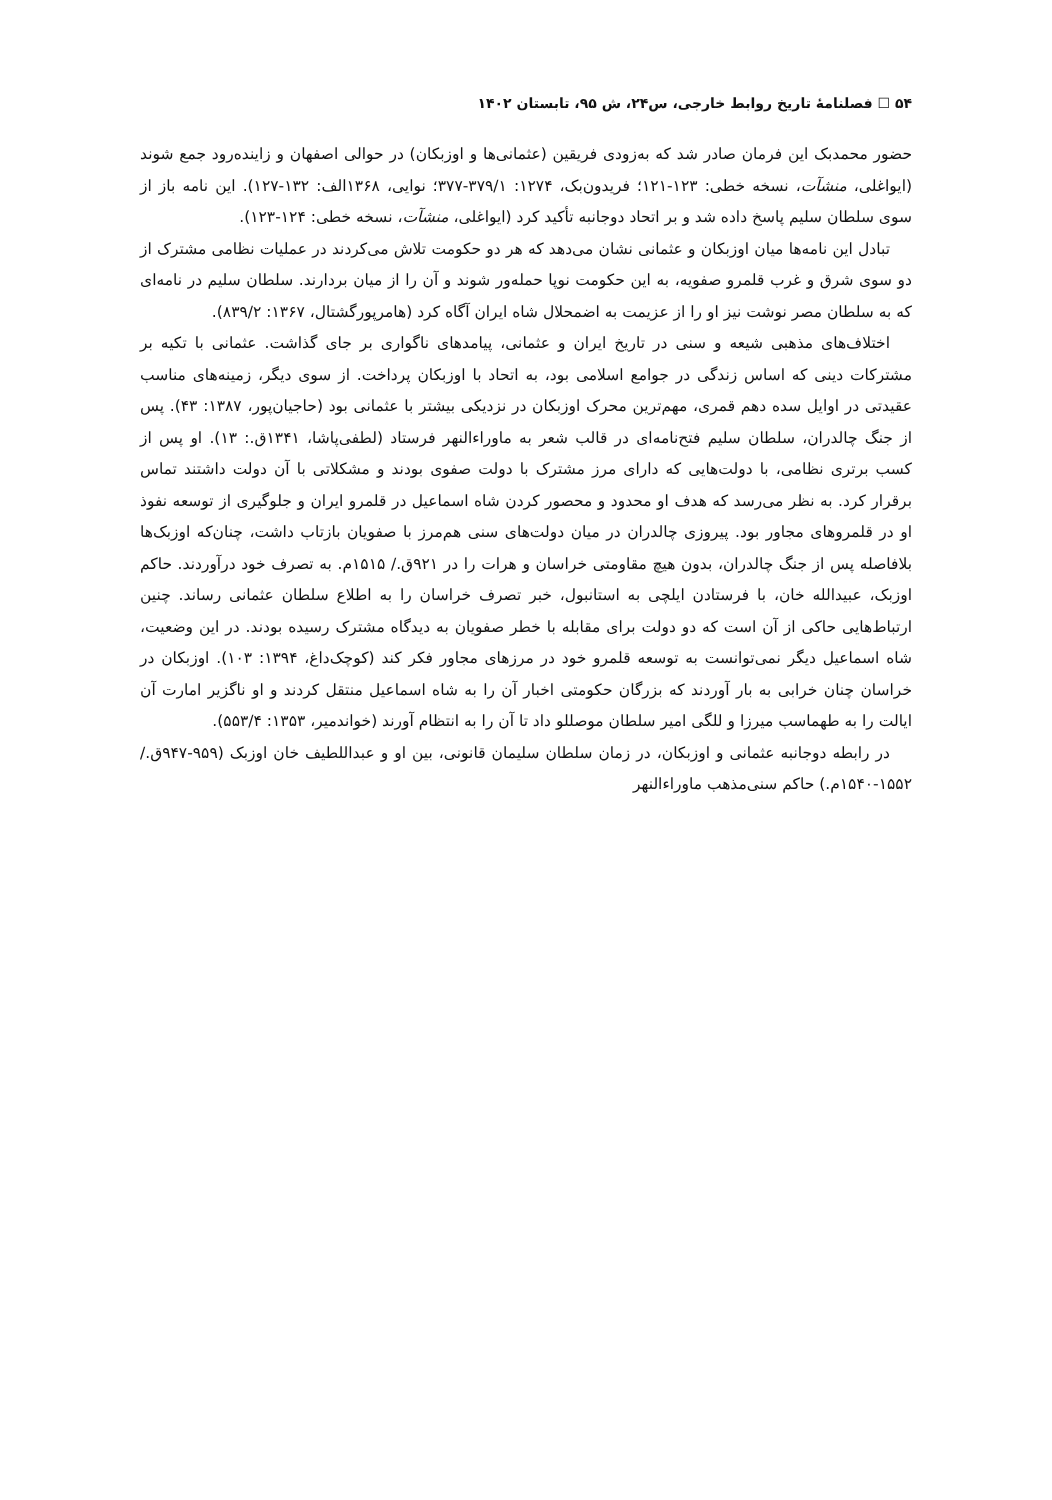۵۴ ☐ فصلنامهٔ تاریخ روابط خارجی، س۲۴، ش ۹۵، تابستان ۱۴۰۲
حضور محمدبک این فرمان صادر شد که به‌زودی فریقین (عثمانی‌ها و اوزبکان) در حوالی اصفهان و زاینده‌رود جمع شوند (ایواغلی، منشآت، نسخه خطی: ۱۲۳-۱۲۱؛ فریدون‌بک، ۱۲۷۴: ۳۷۹/۱-۳۷۷؛ نوایی، ۱۳۶۸الف: ۱۳۲-۱۲۷). این نامه باز از سوی سلطان سلیم پاسخ داده شد و بر اتحاد دوجانبه تأکید کرد (ایواغلی، منشآت، نسخه خطی: ۱۲۴-۱۲۳).
تبادل این نامه‌ها میان اوزبکان و عثمانی نشان می‌دهد که هر دو حکومت تلاش می‌کردند در عملیات نظامی مشترک از دو سوی شرق و غرب قلمرو صفویه، به این حکومت نوپا حمله‌ور شوند و آن را از میان بردارند. سلطان سلیم در نامه‌ای که به سلطان مصر نوشت نیز او را از عزیمت به اضمحلال شاه ایران آگاه کرد (هامرپورگشتال، ۱۳۶۷: ۸۳۹/۲).
اختلاف‌های مذهبی شیعه و سنی در تاریخ ایران و عثمانی، پیامدهای ناگواری بر جای گذاشت. عثمانی با تکیه بر مشترکات دینی که اساس زندگی در جوامع اسلامی بود، به اتحاد با اوزبکان پرداخت. از سوی دیگر، زمینه‌های مناسب عقیدتی در اوایل سده دهم قمری، مهم‌ترین محرک اوزبکان در نزدیکی بیشتر با عثمانی بود (حاجیان‌پور، ۱۳۸۷: ۴۳). پس از جنگ چالدران، سلطان سلیم فتح‌نامه‌ای در قالب شعر به ماوراءالنهر فرستاد (لطفی‌پاشا، ۱۳۴۱ق.: ۱۳). او پس از کسب برتری نظامی، با دولت‌هایی که دارای مرز مشترک با دولت صفوی بودند و مشکلاتی با آن دولت داشتند تماس برقرار کرد. به نظر می‌رسد که هدف او محدود و محصور کردن شاه اسماعیل در قلمرو ایران و جلوگیری از توسعه نفوذ او در قلمروهای مجاور بود. پیروزی چالدران در میان دولت‌های سنی هم‌مرز با صفویان بازتاب داشت، چنان‌که اوزبک‌ها بلافاصله پس از جنگ چالدران، بدون هیچ مقاومتی خراسان و هرات را در ۹۲۱ق./ ۱۵۱۵م. به تصرف خود درآوردند. حاکم اوزبک، عبیدالله خان، با فرستادن ایلچی به استانبول، خبر تصرف خراسان را به اطلاع سلطان عثمانی رساند. چنین ارتباط‌هایی حاکی از آن است که دو دولت برای مقابله با خطر صفویان به دیدگاه مشترک رسیده بودند. در این وضعیت، شاه اسماعیل دیگر نمی‌توانست به توسعه قلمرو خود در مرزهای مجاور فکر کند (کوچک‌داغ، ۱۳۹۴: ۱۰۳). اوزبکان در خراسان چنان خرابی به بار آوردند که بزرگان حکومتی اخبار آن را به شاه اسماعیل منتقل کردند و او ناگزیر امارت آن ایالت را به طهماسب میرزا و للگی امیر سلطان موصللو داد تا آن را به انتظام آورند (خواندمیر، ۱۳۵۳: ۵۵۳/۴).
در رابطه دوجانبه عثمانی و اوزبکان، در زمان سلطان سلیمان قانونی، بین او و عبداللطیف خان اوزبک (۹۵۹-۹۴۷ق./ ۱۵۵۲-۱۵۴۰م.) حاکم سنی‌مذهب ماوراءالنهر